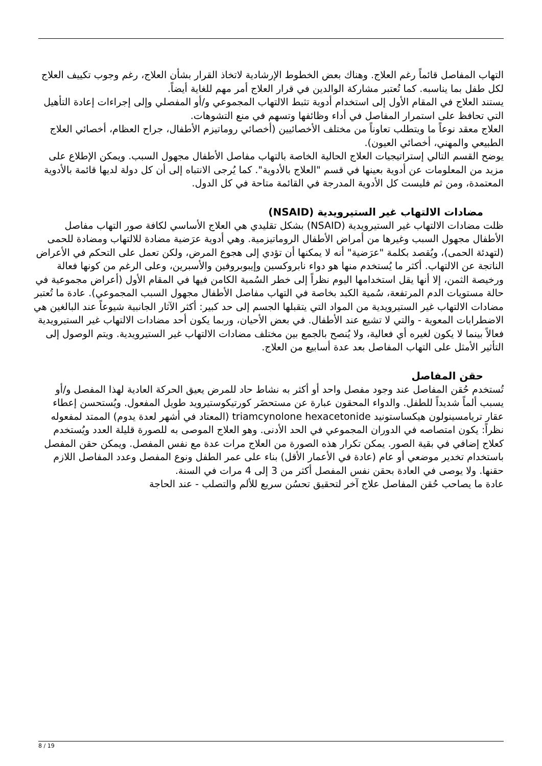التهاب المفاصل قائماً رغم العلاج. وهناك بعض الخطوط الإرشادية لاتخاذ القرار بشأن العلاج، رغم وجوب تكييف العلاج لكل طفل بما يناسبه. كما تُعتبر مشاركة الوالدين في قرار العلاج أمر مهم للغاية أيضاً.
يستند العلاج في المقام الأول إلى استخدام أدوية تثبط الالتهاب المجموعي و/أو المفصلي وإلى إجراءات إعادة التأهيل التي تحافظ على استمرار المفاصل في أداء وظائفها وتسهم في منع التشوهات.
العلاج معقد نوعاً ما ويتطلب تعاوناً من مختلف الأخصائيين (أخصائي روماتيزم الأطفال، جراح العظام، أخصائي العلاج الطبيعي والمهني، أخصائي العيون).
يوضح القسم التالي إستراتيجيات العلاج الحالية الخاصة بالتهاب مفاصل الأطفال مجهول السبب. ويمكن الإطلاع على مزيد من المعلومات عن أدوية بعينها في قسم "العلاج بالأدوية". كما يُرجى الانتباه إلى أن كل دولة لديها قائمة بالأدوية المعتمدة، ومن ثم فليست كل الأدوية المدرجة في القائمة متاحة في كل الدول.
مضادات الالتهاب غير الستيرويدية (NSAID)
ظلت مضادات الالتهاب غير الستيرويدية (NSAID) بشكل تقليدي هي العلاج الأساسي لكافة صور التهاب مفاصل الأطفال مجهول السبب وغيرها من أمراض الأطفال الروماتيزمية. وهي أدوية عرَضية مضادة للالتهاب ومضادة للحمى (لتهدئة الحمى)، ويُقصد بكلمة "عرَضية" أنه لا يمكنها أن تؤدي إلى هجوع المرض، ولكن تعمل على التحكم في الأعراض الناتجة عن الالتهاب. أكثر ما يُستخدم منها هو دواء نابروكسين وإيبوبروفين والأسبرين، وعلى الرغم من كونها فعالة ورخيصة الثمن، إلا أنها يقل استخدامها اليوم نظراً إلى خطر السُمية الكامن فيها في المقام الأول (أعراض مجموعية في حالة مستويات الدم المرتفعة، سُمية الكبد بخاصة في التهاب مفاصل الأطفال مجهول السبب المجموعي). عادة ما تُعتبر مضادات الالتهاب غير الستيرويدية من المواد التي يتقبلها الجسم إلى حد كبير: أكثر الآثار الجانبية شيوعاً عند البالغين هي الاضطرابات المعوية - والتي لا تشيع عند الأطفال. في بعض الأحيان، وربما يكون أحد مضادات الالتهاب غير الستيرويدية فعالاً بينما لا يكون لغيره أي فعالية، ولا يُنصح بالجمع بين مختلف مضادات الالتهاب غير الستيرويدية. ويتم الوصول إلى التأثير الأمثل على التهاب المفاصل بعد عدة أسابيع من العلاج.
حقن المفاصل
تُستخدم حُقن المفاصل عند وجود مفصل واحد أو أكثر به نشاط حاد للمرض يعيق الحركة العادية لهذا المفصل و/أو يسبب ألماً شديداً للطفل. والدواء المحقون عبارة عن مستحضَر كورتيكوستيرويد طويل المفعول. ويُستحسن إعطاء عقار تريامسينولون هيكساستونيد triamcynolone hexacetonide (المعتاد في أشهر لعدة يدوم) الممتد لمفعوله نظراً: يكون امتصاصه في الدوران المجموعي في الحد الأدنى. وهو العلاج الموصى به للصورة قليلة العدد ويُستخدم كعلاج إضافي في بقية الصور. يمكن تكرار هذه الصورة من العلاج مرات عدة مع نفس المفصل. ويمكن حقن المفصل باستخدام تخدير موضعي أو عام (عادة في الأعمار الأقل) بناء على عمر الطفل ونوع المفصل وعدد المفاصل اللازم حقنها. ولا يوصى في العادة بحقن نفس المفصل أكثر من 3 إلى 4 مرات في السنة.
عادة ما يصاحب حُقن المفاصل علاج آخر لتحقيق تحسُن سريع للألم والتصلب - عند الحاجة
8 / 19